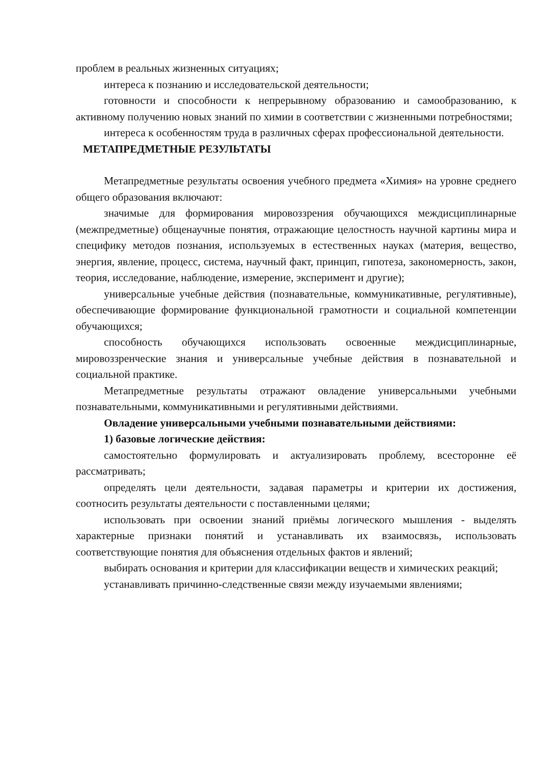проблем в реальных жизненных ситуациях;
интереса к познанию и исследовательской деятельности;
готовности и способности к непрерывному образованию и самообразованию, к активному получению новых знаний по химии в соответствии с жизненными потребностями;
интереса к особенностям труда в различных сферах профессиональной деятельности.
МЕТАПРЕДМЕТНЫЕ РЕЗУЛЬТАТЫ
Метапредметные результаты освоения учебного предмета «Химия» на уровне среднего общего образования включают:
значимые для формирования мировоззрения обучающихся междисциплинарные (межпредметные) общенаучные понятия, отражающие целостность научной картины мира и специфику методов познания, используемых в естественных науках (материя, вещество, энергия, явление, процесс, система, научный факт, принцип, гипотеза, закономерность, закон, теория, исследование, наблюдение, измерение, эксперимент и другие);
универсальные учебные действия (познавательные, коммуникативные, регулятивные), обеспечивающие формирование функциональной грамотности и социальной компетенции обучающихся;
способность обучающихся использовать освоенные междисциплинарные, мировоззренческие знания и универсальные учебные действия в познавательной и социальной практике.
Метапредметные результаты отражают овладение универсальными учебными познавательными, коммуникативными и регулятивными действиями.
Овладение универсальными учебными познавательными действиями:
1) базовые логические действия:
самостоятельно формулировать и актуализировать проблему, всесторонне её рассматривать;
определять цели деятельности, задавая параметры и критерии их достижения, соотносить результаты деятельности с поставленными целями;
использовать при освоении знаний приёмы логического мышления - выделять характерные признаки понятий и устанавливать их взаимосвязь, использовать соответствующие понятия для объяснения отдельных фактов и явлений;
выбирать основания и критерии для классификации веществ и химических реакций;
устанавливать причинно-следственные связи между изучаемыми явлениями;